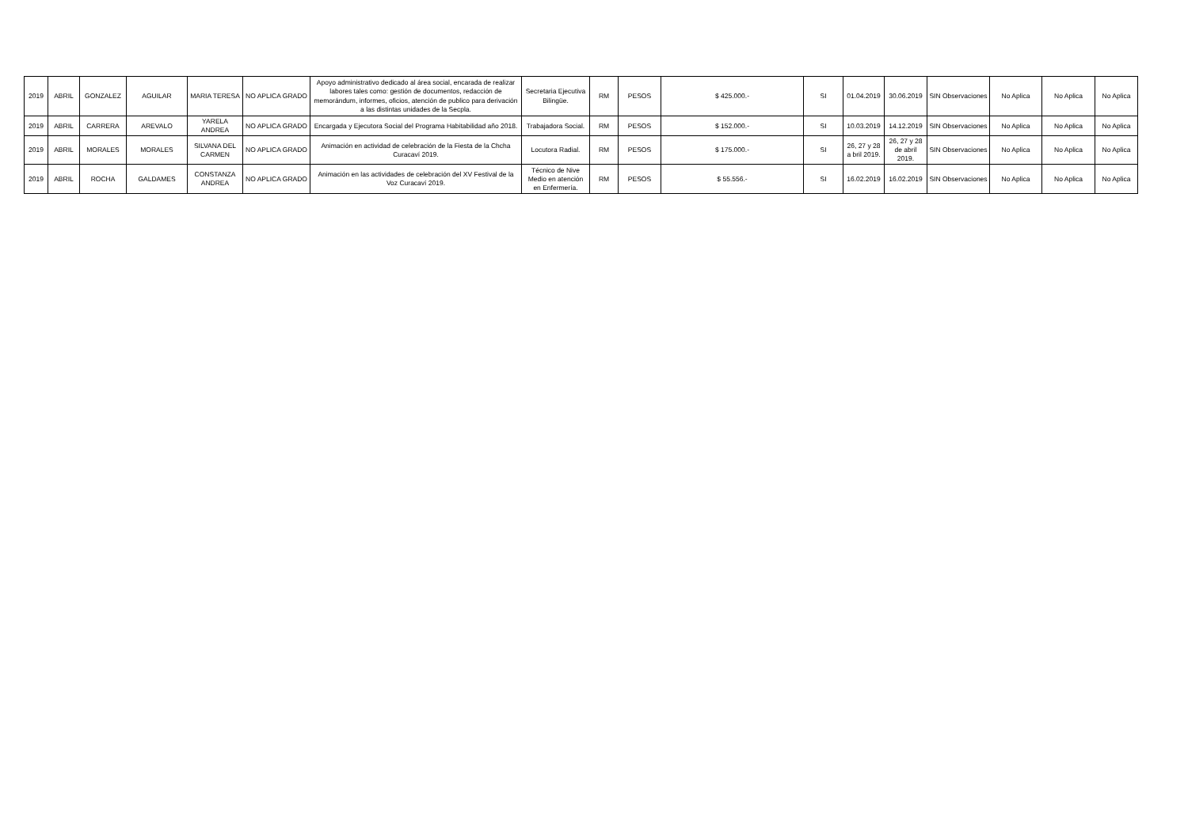| 2019 | ABRIL | GONZALEZ | AGUILAR | MARIA TERESA | NO APLICA GRADO | Apoyo administrativo dedicado al área social, encarada de realizar labores tales como: gestión de documentos, redacción de memorándum, informes, oficios, atención de publico para derivación a las distintas unidades de la Secpla. | Secretaria Ejecutiva Bilingüe. | RM | PESOS | $ 425.000.- | SI | 01.04.2019 | 30.06.2019 | SIN Observaciones | No Aplica | No Aplica | No Aplica |
| 2019 | ABRIL | CARRERA | AREVALO | YARELA ANDREA | NO APLICA GRADO | Encargada y Ejecutora Social del Programa Habitabilidad año 2018. | Trabajadora Social. | RM | PESOS | $ 152.000.- | SI | 10.03.2019 | 14.12.2019 | SIN Observaciones | No Aplica | No Aplica | No Aplica |
| 2019 | ABRIL | MORALES | MORALES | SILVANA DEL CARMEN | NO APLICA GRADO | Animación en actividad de celebración de la Fiesta de la Chcha Curacaví 2019. | Locutora Radial. | RM | PESOS | $ 175.000.- | SI | 26, 27 y 28 a bril 2019. | 26, 27 y 28 de abril 2019. | SIN Observaciones | No Aplica | No Aplica | No Aplica |
| 2019 | ABRIL | ROCHA | GALDAMES | CONSTANZA ANDREA | NO APLICA GRADO | Animación en las actividades de celebración del XV Festival de la Voz Curacaví 2019. | Técnico de Nive Medio en atención en Enfermería. | RM | PESOS | $ 55.556.- | SI | 16.02.2019 | 16.02.2019 | SIN Observaciones | No Aplica | No Aplica | No Aplica |